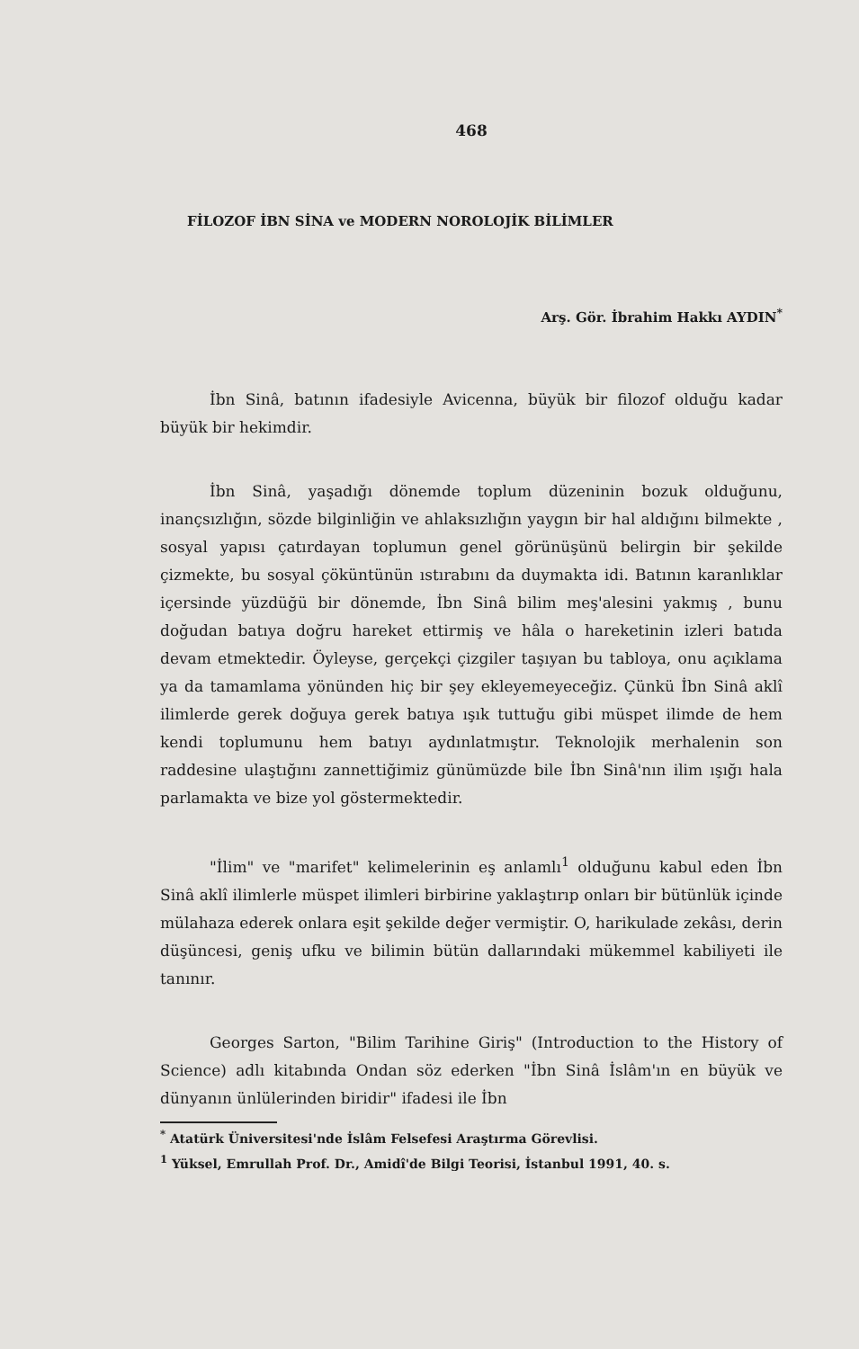468
FİLOZOF İBN SİNA ve MODERN NOROLOJİK BİLİMLER
Arş. Gör. İbrahim Hakkı AYDIN<sup>*</sup>
İbn Sinâ, batının ifadesiyle Avicenna, büyük bir filozof olduğu kadar büyük bir hekimdir.
İbn Sinâ, yaşadığı dönemde toplum düzeninin bozuk olduğunu, inançsızlığın, sözde bilginliğin ve ahlaksızlığın yaygın bir hal aldığını bilmekte , sosyal yapısı çatırdayan toplumun genel görünüşünü belirgin bir şekilde çizmekte, bu sosyal çöküntünün ıstırabını da duymakta idi. Batının karanlıklar içersinde yüzdüğü bir dönemde, İbn Sinâ bilim meş'alesini yakmış , bunu doğudan batıya doğru hareket ettirmiş ve hâla o hareketinin izleri batıda devam etmektedir. Öyleyse, gerçekçi çizgiler taşıyan bu tabloya, onu açıklama ya da tamamlama yönünden hiç bir şey ekleyemeyeceğiz. Çünkü İbn Sinâ aklî ilimlerde gerek doğuya gerek batıya ışık tuttuğu gibi müspet ilimde de hem kendi toplumunu hem batıyı aydınlatmıştır. Teknolojik merhalenin son raddesine ulaştığını zannettiğimiz günümüzde bile İbn Sinâ'nın ilim ışığı hala parlamakta ve bize yol göstermektedir.
"İlim" ve "marifet" kelimelerinin eş anlamlı<sup>1</sup> olduğunu kabul eden İbn Sinâ aklî ilimlerle müspet ilimleri birbirine yaklaştırıp onları bir bütünlük içinde mülahaza ederek onlara eşit şekilde değer vermiştir. O, harikulade zekâsı, derin düşüncesi, geniş ufku ve bilimin bütün dallarındaki mükemmel kabiliyeti ile tanınır.
Georges Sarton, "Bilim Tarihine Giriş" (Introduction to the History of Science) adlı kitabında Ondan söz ederken "İbn Sinâ İslâm'ın en büyük ve dünyanın ünlülerinden biridir" ifadesi ile İbn
<sup>*</sup> Atatürk Üniversitesi'nde İslâm Felsefesi Araştırma Görevlisi.
<sup>1</sup> Yüksel, Emrullah Prof. Dr., Amidî'de Bilgi Teorisi, İstanbul 1991, 40. s.